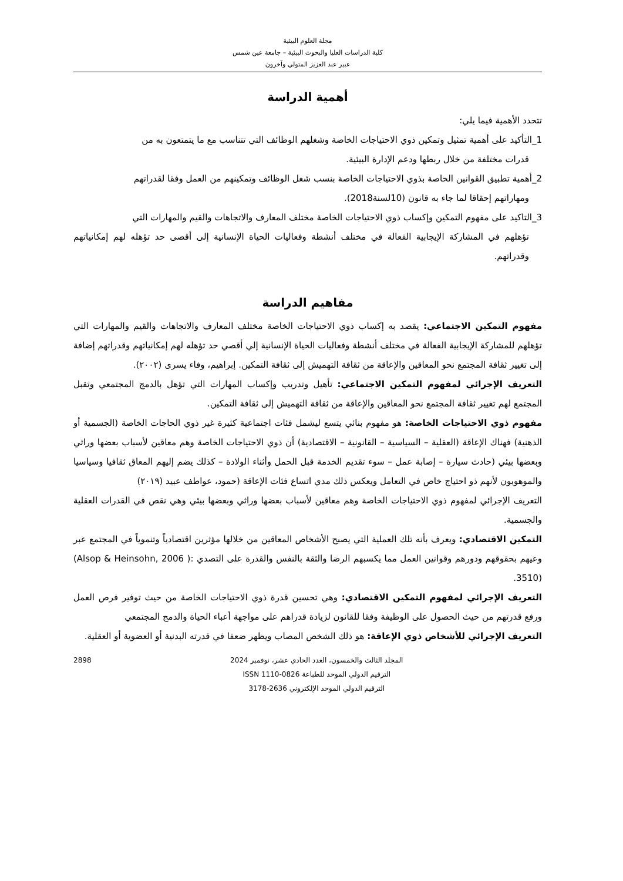مجلة العلوم البيئية
كلية الدراسات العليا والبحوث البيئية – جامعة عين شمس
عبير عبد العزيز المتولي وآخرون
أهمية الدراسة
تتحدد الأهمية فيما يلي:
1_التأكيد على أهمية تمثيل وتمكين ذوي الاحتياجات الخاصة وشغلهم الوظائف التي تتناسب مع ما يتمتعون به من
قدرات مختلفة من خلال ربطها ودعم الإدارة البيئية.
2_أهمية تطبيق القوانين الخاصة بذوي الاحتياجات الخاصة بنسب شغل الوظائف وتمكينهم من العمل وفقا لقدراتهم
ومهاراتهم إحقاقا لما جاء به قانون (10لسنة2018).
3_التاكيد على مفهوم التمكين وإكساب ذوي الاحتياجات الخاصة مختلف المعارف والاتجاهات والقيم والمهارات التي
تؤهلهم في المشاركة الإيجابية الفعالة في مختلف أنشطة وفعاليات الحياة الإنسانية إلى أقصى حد تؤهله لهم إمكانياتهم وقدراتهم.
مفاهيم الدراسة
مفهوم التمكين الاجتماعي: يقصد به إكساب ذوي الاحتياجات الخاصة مختلف المعارف والاتجاهات والقيم والمهارات التي تؤهلهم للمشاركة الإيجابية الفعالة في مختلف أنشطة وفعاليات الحياة الإنسانية إلي أقصي حد تؤهله لهم إمكانياتهم وقدراتهم إضافة إلى تغيير ثقافة المجتمع نحو المعاقين والإعاقة من ثقافة التهميش إلى ثقافة التمكين. إبراهيم، وفاء يسرى (٢٠٠٢).
التعريف الإجرائي لمفهوم التمكين الاجتماعي: تأهيل وتدريب وإكساب المهارات التي تؤهل بالدمج المجتمعي وتقبل المجتمع لهم تغيير ثقافة المجتمع نحو المعاقين والإعاقة من ثقافة التهميش إلى ثقافة التمكين.
مفهوم ذوي الاحتياجات الخاصة: هو مفهوم بنائي يتسع ليشمل فئات اجتماعية كثيرة غير ذوي الحاجات الخاصة (الجسمية أو الذهنية) فهناك الإعاقة (العقلية – السياسية – القانونية – الاقتصادية) أن ذوي الاحتياجات الخاصة وهم معاقين لأسباب بعضها وراثي وبعضها بيئي (حادث سيارة – إصابة عمل – سوء تقديم الخدمة قبل الحمل وأثناء الولادة – كذلك يضم إليهم المعاق ثقافيا وسياسيا والموهوبون لأنهم ذو احتياج خاص في التعامل ويعكس ذلك مدي اتساع فئات الإعاقة (حمود، عواطف عبيد (٢٠١٩)
التعريف الإجرائي لمفهوم ذوي الاحتياجات الخاصة وهم معاقين لأسباب بعضها وراثي وبعضها بيئي وهي نقص في القدرات العقلية والجسمية.
التمكين الاقتصادي: ويعرف بأنه تلك العملية التي يصبح الأشخاص المعاقين من خلالها مؤثرين اقتصادياً وتنموياً في المجتمع عبر وعيهم بحقوقهم ودورهم وقوانين العمل مما يكسبهم الرضا والثقة بالنفس والقدرة على التصدي (Alsop & Heinsohn, 2006 ): 3510).
التعريف الإجرائي لمفهوم التمكين الاقتصادي: وهي تحسين قدرة ذوي الاحتياجات الخاصة من حيث توفير فرص العمل ورفع قدرتهم من حيث الحصول على الوظيفة وفقا للقانون لزيادة قدراهم على مواجهة أعباء الحياة والدمج المجتمعي
التعريف الإجرائي للأشخاص ذوي الإعاقة: هو ذلك الشخص المصاب ويظهر ضعفا في قدرته البدنية أو العضوية أو العقلية.
المجلد الثالث والخمسون، العدد الحادي عشر، نوفمبر 2024
الترقيم الدولي الموحد للطباعة ISSN 1110-0826
الترقيم الدولي الموحد الإلكتروني 2636-3178
2898